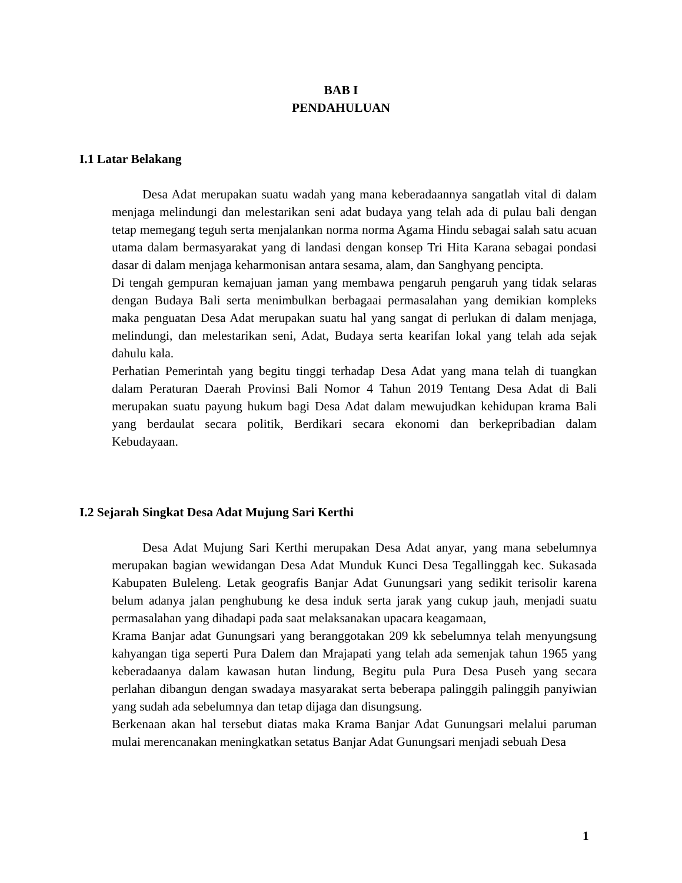BAB I
PENDAHULUAN
I.1 Latar Belakang
Desa Adat merupakan suatu wadah yang mana keberadaannya sangatlah vital di dalam menjaga melindungi dan melestarikan seni adat budaya yang telah ada di pulau bali dengan tetap memegang teguh serta menjalankan norma norma Agama Hindu sebagai salah satu acuan utama dalam bermasyarakat yang di landasi dengan konsep Tri Hita Karana sebagai pondasi dasar di dalam menjaga keharmonisan antara sesama, alam, dan Sanghyang pencipta.
Di tengah gempuran kemajuan jaman yang membawa pengaruh pengaruh yang tidak selaras dengan Budaya Bali serta menimbulkan berbagaai permasalahan yang demikian kompleks maka penguatan Desa Adat merupakan suatu hal yang sangat di perlukan di dalam menjaga, melindungi, dan melestarikan seni, Adat, Budaya serta kearifan lokal yang telah ada sejak dahulu kala.
Perhatian Pemerintah yang begitu tinggi terhadap Desa Adat yang mana telah di tuangkan dalam Peraturan Daerah Provinsi Bali Nomor 4 Tahun 2019 Tentang Desa Adat di Bali merupakan suatu payung hukum bagi Desa Adat dalam mewujudkan kehidupan krama Bali yang berdaulat secara politik, Berdikari secara ekonomi dan berkepribadian dalam Kebudayaan.
I.2 Sejarah Singkat Desa Adat Mujung Sari Kerthi
Desa Adat Mujung Sari Kerthi merupakan Desa Adat anyar, yang mana sebelumnya merupakan bagian wewidangan Desa Adat Munduk Kunci Desa Tegallinggah kec. Sukasada Kabupaten Buleleng. Letak geografis Banjar Adat Gunungsari yang sedikit terisolir karena belum adanya jalan penghubung ke desa induk serta jarak yang cukup jauh, menjadi suatu permasalahan yang dihadapi pada saat melaksanakan upacara keagamaan,
Krama Banjar adat Gunungsari yang beranggotakan 209 kk sebelumnya telah menyungsung kahyangan tiga seperti Pura Dalem dan Mrajapati yang telah ada semenjak tahun 1965 yang keberadaanya dalam kawasan hutan lindung, Begitu pula Pura Desa Puseh yang secara perlahan dibangun dengan swadaya masyarakat serta beberapa palinggih palinggih panyiwian yang sudah ada sebelumnya dan tetap dijaga dan disungsung.
Berkenaan akan hal tersebut diatas maka Krama Banjar Adat Gunungsari melalui paruman mulai merencanakan meningkatkan setatus Banjar Adat Gunungsari menjadi sebuah Desa
1